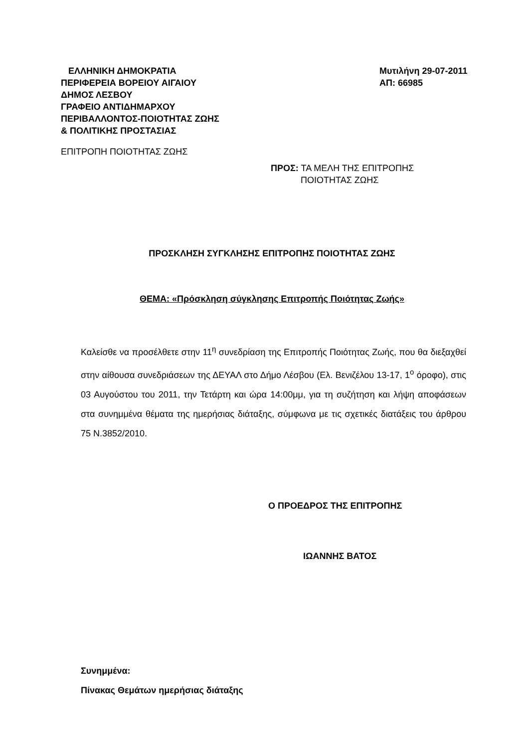ΕΛΛΗΝΙΚΗ ΔΗΜΟΚΡΑΤΙΑ
ΠΕΡΙΦΕΡΕΙΑ ΒΟΡΕΙΟΥ ΑΙΓΑΙΟΥ
ΔΗΜΟΣ ΛΕΣΒΟΥ
ΓΡΑΦΕΙΟ ΑΝΤΙΔΗΜΑΡΧΟΥ
ΠΕΡΙΒΑΛΛΟΝΤΟΣ-ΠΟΙΟΤΗΤΑΣ ΖΩΗΣ
& ΠΟΛΙΤΙΚΗΣ ΠΡΟΣΤΑΣΙΑΣ
Μυτιλήνη 29-07-2011
ΑΠ: 66985
ΕΠΙΤΡΟΠΗ ΠΟΙΟΤΗΤΑΣ ΖΩΗΣ
ΠΡΟΣ: ΤΑ ΜΕΛΗ ΤΗΣ ΕΠΙΤΡΟΠΗΣ
ΠΟΙΟΤΗΤΑΣ ΖΩΗΣ
ΠΡΟΣΚΛΗΣΗ ΣΥΓΚΛΗΣΗΣ ΕΠΙΤΡΟΠΗΣ ΠΟΙΟΤΗΤΑΣ ΖΩΗΣ
ΘΕΜΑ: «Πρόσκληση σύγκλησης Επιτροπής Ποιότητας Ζωής»
Καλείσθε να προσέλθετε στην 11<sup>η</sup> συνεδρίαση της Επιτροπής Ποιότητας Ζωής, που θα διεξαχθεί στην αίθουσα συνεδριάσεων της ΔΕΥΑΛ στο Δήμο Λέσβου (Ελ. Βενιζέλου 13-17, 1<sup>ο</sup> όροφο), στις 03 Αυγούστου του 2011, την Τετάρτη και ώρα 14:00μμ, για τη συζήτηση και λήψη αποφάσεων στα συνημμένα θέματα της ημερήσιας διάταξης, σύμφωνα με τις σχετικές διατάξεις του άρθρου 75 Ν.3852/2010.
Ο ΠΡΟΕΔΡΟΣ ΤΗΣ ΕΠΙΤΡΟΠΗΣ
ΙΩΑΝΝΗΣ ΒΑΤΟΣ
Συνημμένα:
Πίνακας Θεμάτων ημερήσιας διάταξης